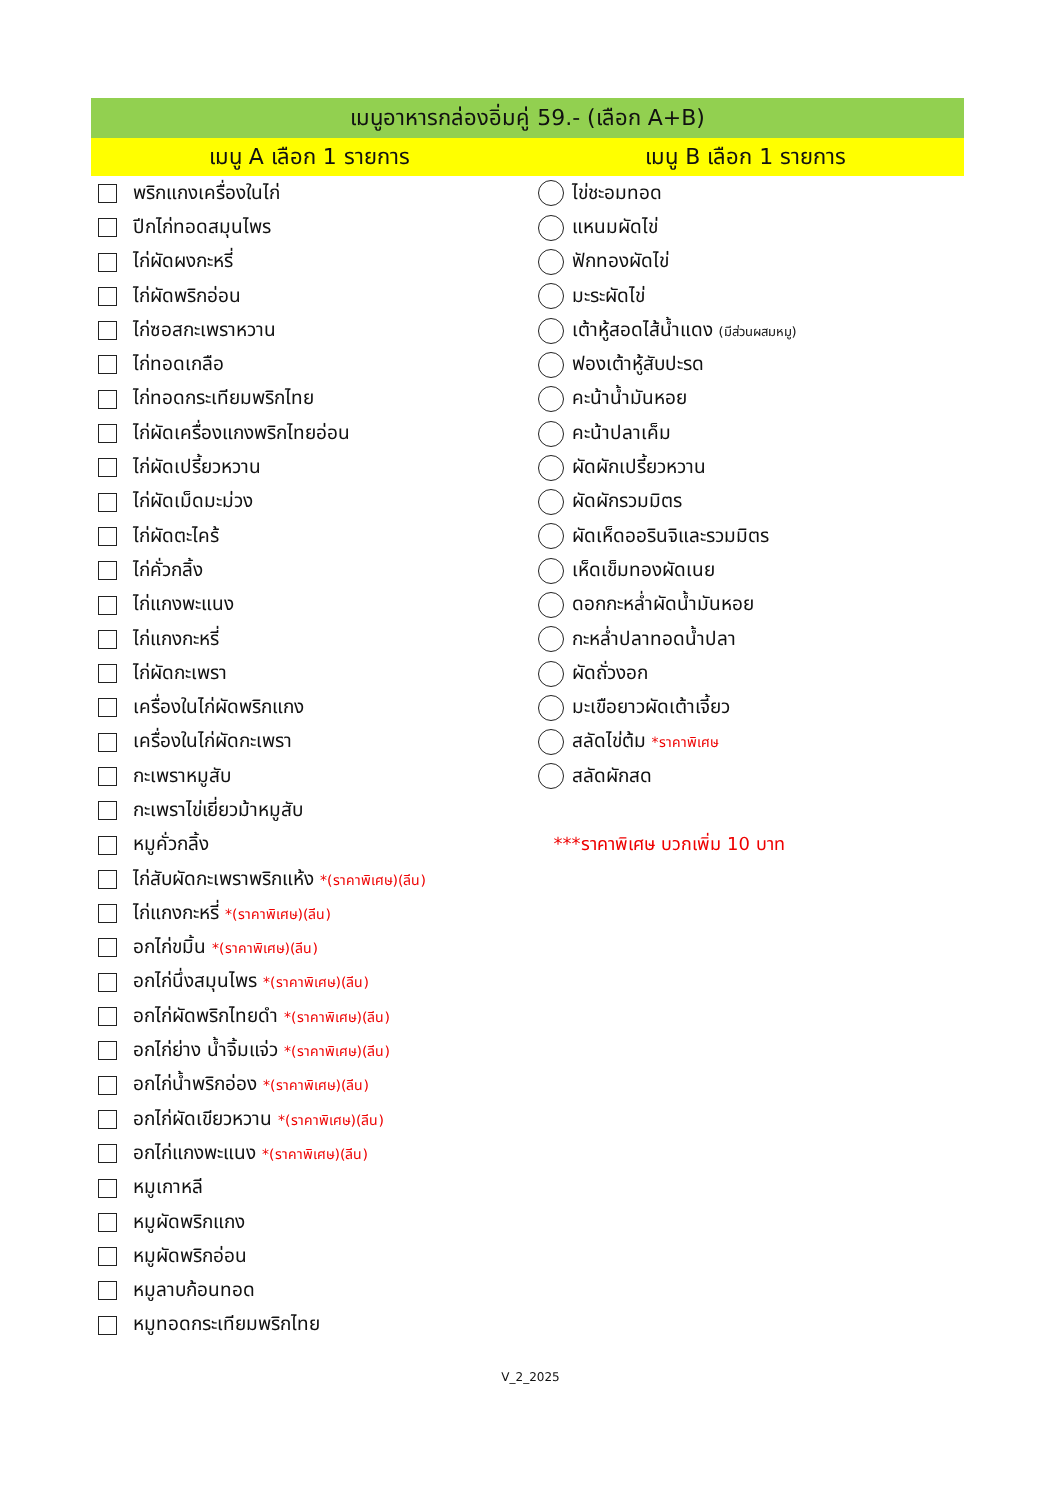| เมนูอาหารกล่องอิ่มคู่ 59.- (เลือก A+B) | |
| --- | --- |
| เมนู A เลือก 1 รายการ | เมนู B เลือก 1 รายการ |
| พริกแกงเครื่องในไก่ | ไข่ชะอมทอด |
| ปีกไก่ทอดสมุนไพร | แหนมผัดไข่ |
| ไก่ผัดผงกะหรี่ | ฟักทองผัดไข่ |
| ไก่ผัดพริกอ่อน | มะระผัดไข่ |
| ไก่ซอสกะเพราหวาน | เต้าหู้สอดไส้น้ำแดง (มีส่วนผสมหมู) |
| ไก่ทอดเกลือ | ฟองเต้าหู้สับปะรด |
| ไก่ทอดกระเทียมพริกไทย | คะน้าน้ำมันหอย |
| ไก่ผัดเครื่องแกงพริกไทยอ่อน | คะน้าปลาเค็ม |
| ไก่ผัดเปรี้ยวหวาน | ผัดผักเปรี้ยวหวาน |
| ไก่ผัดเม็ดมะม่วง | ผัดผักรวมมิตร |
| ไก่ผัดตะไคร้ | ผัดเห็ดออรินจิและรวมมิตร |
| ไก่คั่วกลิ้ง | เห็ดเข็มทองผัดเนย |
| ไก่แกงพะแนง | ดอกกะหล่ำผัดน้ำมันหอย |
| ไก่แกงกะหรี่ | กะหล่ำปลาทอดน้ำปลา |
| ไก่ผัดกะเพรา | ผัดถั่วงอก |
| เครื่องในไก่ผัดพริกแกง | มะเขือยาวผัดเต้าเจี้ยว |
| เครื่องในไก่ผัดกะเพรา | สลัดไข่ต้ม *ราคาพิเศษ |
| กะเพราหมูสับ | สลัดผักสด |
| กะเพราไข่เยี่ยวม้าหมูสับ | |
| หมูคั่วกลิ้ง | ***ราคาพิเศษ บวกเพิ่ม 10 บาท |
| ไก่สับผัดกะเพราพริกแห้ง *(ราคาพิเศษ)(ลีน) | |
| ไก่แกงกะหรี่ *(ราคาพิเศษ)(ลีน) | |
| อกไก่ขมิ้น *(ราคาพิเศษ)(ลีน) | |
| อกไก่นึ่งสมุนไพร *(ราคาพิเศษ)(ลีน) | |
| อกไก่ผัดพริกไทยดำ *(ราคาพิเศษ)(ลีน) | |
| อกไก่ย่าง น้ำจิ้มแจ่ว *(ราคาพิเศษ)(ลีน) | |
| อกไก่น้ำพริกอ่อง *(ราคาพิเศษ)(ลีน) | |
| อกไก่ผัดเขียวหวาน *(ราคาพิเศษ)(ลีน) | |
| อกไก่แกงพะแนง *(ราคาพิเศษ)(ลีน) | |
| หมูเกาหลี | |
| หมูผัดพริกแกง | |
| หมูผัดพริกอ่อน | |
| หมูลาบก้อนทอด | |
| หมูทอดกระเทียมพริกไทย | |
V_2_2025